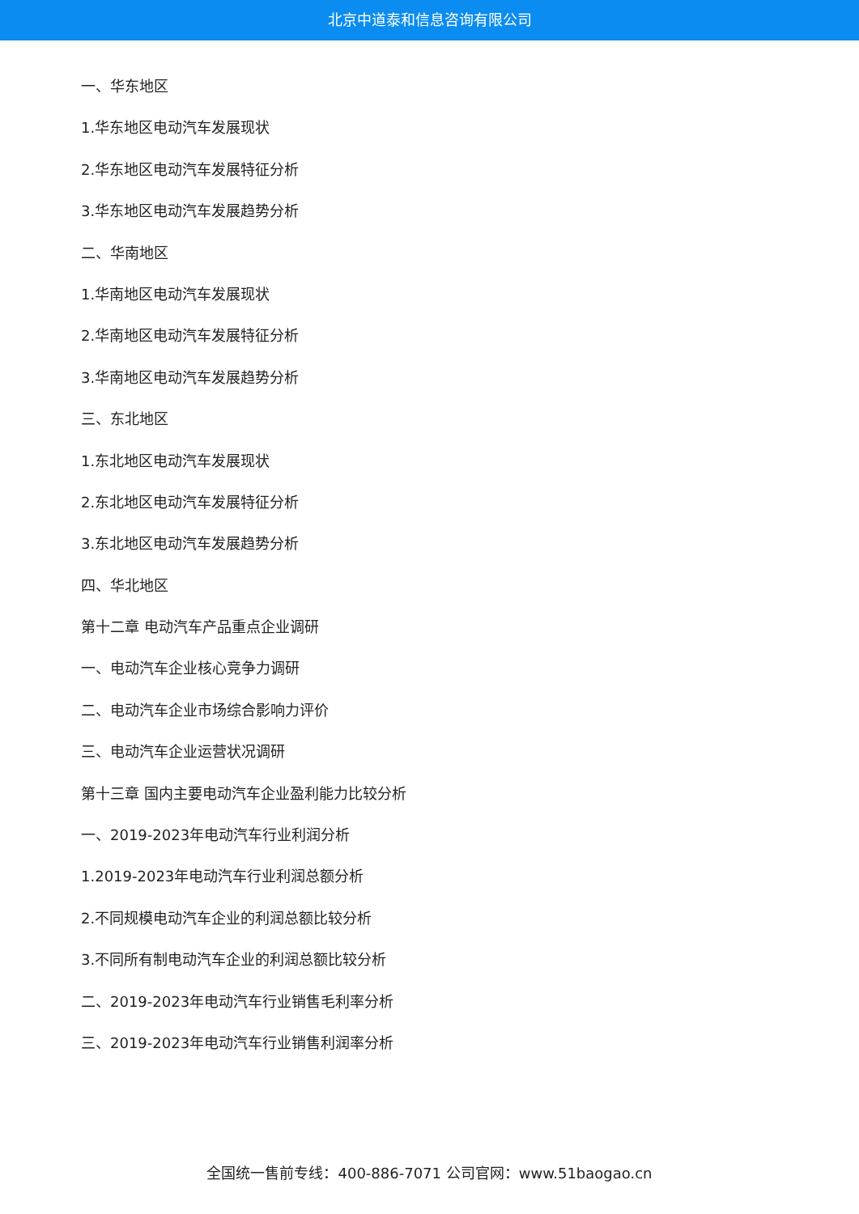北京中道泰和信息咨询有限公司
一、华东地区
1.华东地区电动汽车发展现状
2.华东地区电动汽车发展特征分析
3.华东地区电动汽车发展趋势分析
二、华南地区
1.华南地区电动汽车发展现状
2.华南地区电动汽车发展特征分析
3.华南地区电动汽车发展趋势分析
三、东北地区
1.东北地区电动汽车发展现状
2.东北地区电动汽车发展特征分析
3.东北地区电动汽车发展趋势分析
四、华北地区
第十二章 电动汽车产品重点企业调研
一、电动汽车企业核心竞争力调研
二、电动汽车企业市场综合影响力评价
三、电动汽车企业运营状况调研
第十三章 国内主要电动汽车企业盈利能力比较分析
一、2019-2023年电动汽车行业利润分析
1.2019-2023年电动汽车行业利润总额分析
2.不同规模电动汽车企业的利润总额比较分析
3.不同所有制电动汽车企业的利润总额比较分析
二、2019-2023年电动汽车行业销售毛利率分析
三、2019-2023年电动汽车行业销售利润率分析
全国统一售前专线：400-886-7071 公司官网：www.51baogao.cn